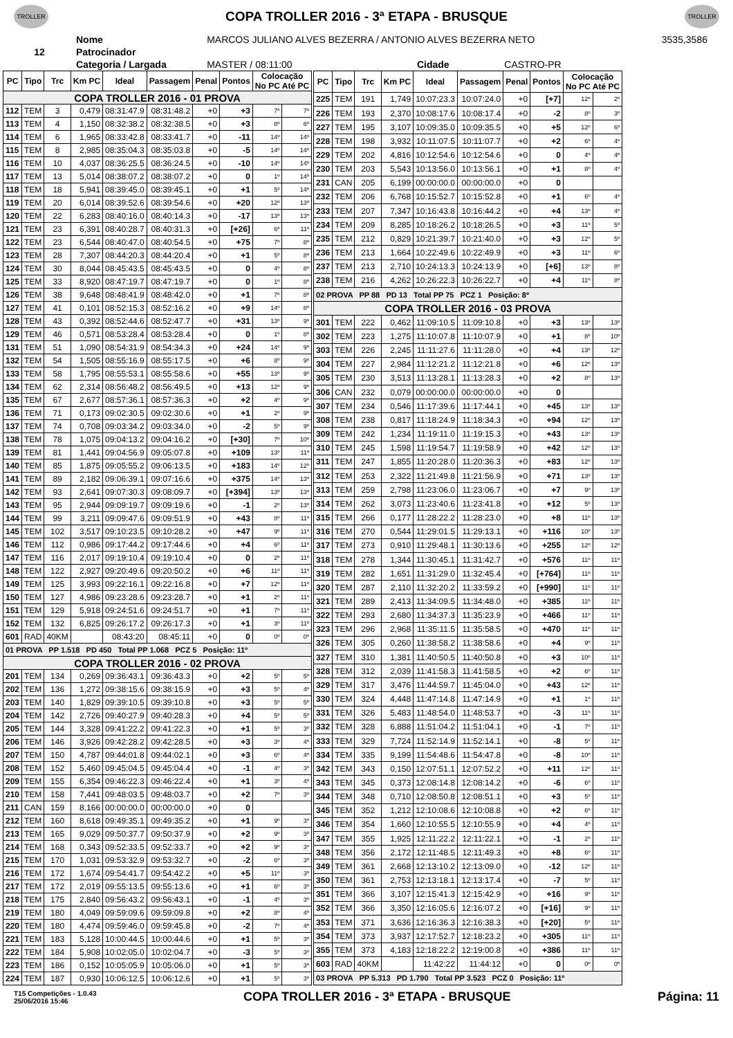TROLLER
COPA TROLLER 2016 - 3ª ETAPA - BRUSQUE
TROLLER
| 12 | Nome | MARCOS JULIANO ALVES BEZERRA / ANTONIO ALVES BEZERRA NETO | | | | 3535,3586 |
| | Patrocinador | | | | | |
| | Categoria / Largada | MASTER / 08:11:00 | Cidade | CASTRO-PR | | |
| PC | Tipo | Trc | Km PC | Ideal | Passagem | Penal | Pontos | Colocação No PC Até PC | |
| --- | --- | --- | --- | --- | --- | --- | --- | --- | --- |
| COPA TROLLER 2016 - 01 PROVA | | | | | | | | | |
| 112 | TEM | 3 | 0,479 | 08:31:47.9 | 08:31:48.2 | +0 | +3 | 7º | 7º |
| 113 | TEM | 4 | 1,150 | 08:32:38.2 | 08:32:38.5 | +0 | +3 | 8º | 6º |
| 114 | TEM | 6 | 1,965 | 08:33:42.8 | 08:33:41.7 | +0 | -11 | 14º | 14º |
| 115 | TEM | 8 | 2,985 | 08:35:04.3 | 08:35:03.8 | +0 | -5 | 14º | 14º |
| 116 | TEM | 10 | 4,037 | 08:36:25.5 | 08:36:24.5 | +0 | -10 | 14º | 14º |
| 117 | TEM | 13 | 5,014 | 08:38:07.2 | 08:38:07.2 | +0 | 0 | 1º | 14º |
| 118 | TEM | 18 | 5,941 | 08:39:45.0 | 08:39:45.1 | +0 | +1 | 5º | 14º |
| 119 | TEM | 20 | 6,014 | 08:39:52.6 | 08:39:54.6 | +0 | +20 | 12º | 13º |
| 120 | TEM | 22 | 6,283 | 08:40:16.0 | 08:40:14.3 | +0 | -17 | 13º | 13º |
| 121 | TEM | 23 | 6,391 | 08:40:28.7 | 08:40:31.3 | +0 | [+26] | 6º | 11º |
| 122 | TEM | 23 | 6,544 | 08:40:47.0 | 08:40:54.5 | +0 | +75 | 7º | 8º |
| 123 | TEM | 28 | 7,307 | 08:44:20.3 | 08:44:20.4 | +0 | +1 | 5º | 8º |
| 124 | TEM | 30 | 8,044 | 08:45:43.5 | 08:45:43.5 | +0 | 0 | 4º | 8º |
| 125 | TEM | 33 | 8,920 | 08:47:19.7 | 08:47:19.7 | +0 | 0 | 1º | 8º |
| 126 | TEM | 38 | 9,648 | 08:48:41.9 | 08:48:42.0 | +0 | +1 | 7º | 8º |
| 127 | TEM | 41 | 0,101 | 08:52:15.3 | 08:52:16.2 | +0 | +9 | 14º | 8º |
| 128 | TEM | 43 | 0,392 | 08:52:44.6 | 08:52:47.7 | +0 | +31 | 13º | 9º |
| 129 | TEM | 46 | 0,571 | 08:53:28.4 | 08:53:28.4 | +0 | 0 | 1º | 8º |
| 131 | TEM | 51 | 1,090 | 08:54:31.9 | 08:54:34.3 | +0 | +24 | 14º | 9º |
| 132 | TEM | 54 | 1,505 | 08:55:16.9 | 08:55:17.5 | +0 | +6 | 8º | 9º |
| 133 | TEM | 58 | 1,795 | 08:55:53.1 | 08:55:58.6 | +0 | +55 | 13º | 9º |
| 134 | TEM | 62 | 2,314 | 08:56:48.2 | 08:56:49.5 | +0 | +13 | 12º | 9º |
| 135 | TEM | 67 | 2,677 | 08:57:36.1 | 08:57:36.3 | +0 | +2 | 4º | 9º |
| 136 | TEM | 71 | 0,173 | 09:02:30.5 | 09:02:30.6 | +0 | +1 | 2º | 9º |
| 137 | TEM | 74 | 0,708 | 09:03:34.2 | 09:03:34.0 | +0 | -2 | 5º | 9º |
| 138 | TEM | 78 | 1,075 | 09:04:13.2 | 09:04:16.2 | +0 | [+30] | 7º | 10º |
| 139 | TEM | 81 | 1,441 | 09:04:56.9 | 09:05:07.8 | +0 | +109 | 13º | 11º |
| 140 | TEM | 85 | 1,875 | 09:05:55.2 | 09:06:13.5 | +0 | +183 | 14º | 12º |
| 141 | TEM | 89 | 2,182 | 09:06:39.1 | 09:07:16.6 | +0 | +375 | 14º | 13º |
| 142 | TEM | 93 | 2,641 | 09:07:30.3 | 09:08:09.7 | +0 | [+394] | 13º | 13º |
| 143 | TEM | 95 | 2,944 | 09:09:19.7 | 09:09:19.6 | +0 | -1 | 2º | 13º |
| 144 | TEM | 99 | 3,211 | 09:09:47.6 | 09:09:51.9 | +0 | +43 | 8º | 11º |
| 145 | TEM | 102 | 3,517 | 09:10:23.5 | 09:10:28.2 | +0 | +47 | 9º | 11º |
| 146 | TEM | 112 | 0,986 | 09:17:44.2 | 09:17:44.6 | +0 | +4 | 6º | 11º |
| 147 | TEM | 116 | 2,017 | 09:19:10.4 | 09:19:10.4 | +0 | 0 | 2º | 11º |
| 148 | TEM | 122 | 2,927 | 09:20:49.6 | 09:20:50.2 | +0 | +6 | 11º | 11º |
| 149 | TEM | 125 | 3,993 | 09:22:16.1 | 09:22:16.8 | +0 | +7 | 12º | 11º |
| 150 | TEM | 127 | 4,986 | 09:23:28.6 | 09:23:28.7 | +0 | +1 | 2º | 11º |
| 151 | TEM | 129 | 5,918 | 09:24:51.6 | 09:24:51.7 | +0 | +1 | 7º | 11º |
| 152 | TEM | 132 | 6,825 | 09:26:17.2 | 09:26:17.3 | +0 | +1 | 3º | 11º |
| 601 | RAD | 40KM | | 08:43:20 | 08:45:11 | +0 | 0 | 0º | 0º |
| 01 PROVA PP 1.518 PD 450 Total PP 1.068 PCZ 5 Posição: 11º | | | | | | | | | |
| COPA TROLLER 2016 - 02 PROVA | | | | | | | | | |
| 201 | TEM | 134 | 0,269 | 09:36:43.1 | 09:36:43.3 | +0 | +2 | 5º | 5º |
| 202 | TEM | 136 | 1,272 | 09:38:15.6 | 09:38:15.9 | +0 | +3 | 5º | 4º |
| 203 | TEM | 140 | 1,829 | 09:39:10.5 | 09:39:10.8 | +0 | +3 | 5º | 5º |
| 204 | TEM | 142 | 2,726 | 09:40:27.9 | 09:40:28.3 | +0 | +4 | 5º | 5º |
| 205 | TEM | 144 | 3,328 | 09:41:22.2 | 09:41:22.3 | +0 | +1 | 5º | 3º |
| 206 | TEM | 146 | 3,926 | 09:42:28.2 | 09:42:28.5 | +0 | +3 | 3º | 4º |
| 207 | TEM | 150 | 4,787 | 09:44:01.8 | 09:44:02.1 | +0 | +3 | 6º | 4º |
| 208 | TEM | 152 | 5,460 | 09:45:04.5 | 09:45:04.4 | +0 | -1 | 4º | 3º |
| 209 | TEM | 155 | 6,354 | 09:46:22.3 | 09:46:22.4 | +0 | +1 | 3º | 4º |
| 210 | TEM | 158 | 7,441 | 09:48:03.5 | 09:48:03.7 | +0 | +2 | 7º | 3º |
| 211 | CAN | 159 | 8,166 | 00:00:00.0 | 00:00:00.0 | +0 | 0 | | |
| 212 | TEM | 160 | 8,618 | 09:49:35.1 | 09:49:35.2 | +0 | +1 | 9º | 3º |
| 213 | TEM | 165 | 9,029 | 09:50:37.7 | 09:50:37.9 | +0 | +2 | 9º | 3º |
| 214 | TEM | 168 | 0,343 | 09:52:33.5 | 09:52:33.7 | +0 | +2 | 9º | 3º |
| 215 | TEM | 170 | 1,031 | 09:53:32.9 | 09:53:32.7 | +0 | -2 | 6º | 3º |
| 216 | TEM | 172 | 1,674 | 09:54:41.7 | 09:54:42.2 | +0 | +5 | 11º | 3º |
| 217 | TEM | 172 | 2,019 | 09:55:13.5 | 09:55:13.6 | +0 | +1 | 6º | 3º |
| 218 | TEM | 175 | 2,840 | 09:56:43.2 | 09:56:43.1 | +0 | -1 | 4º | 3º |
| 219 | TEM | 180 | 4,049 | 09:59:09.6 | 09:59:09.8 | +0 | +2 | 8º | 4º |
| 220 | TEM | 180 | 4,474 | 09:59:46.0 | 09:59:45.8 | +0 | -2 | 7º | 4º |
| 221 | TEM | 183 | 5,128 | 10:00:44.5 | 10:00:44.6 | +0 | +1 | 5º | 3º |
| 222 | TEM | 184 | 5,908 | 10:02:05.0 | 10:02:04.7 | +0 | -3 | 5º | 3º |
| 223 | TEM | 186 | 0,152 | 10:05:05.9 | 10:05:06.0 | +0 | +1 | 5º | 3º |
| 224 | TEM | 187 | 0,930 | 10:06:12.5 | 10:06:12.6 | +0 | +1 | 5º | 3º |
| PC | Tipo | Trc | Km PC | Ideal | Passagem | Penal | Pontos | Colocação No PC Até PC | |
| --- | --- | --- | --- | --- | --- | --- | --- | --- | --- |
| 225 | TEM | 191 | 1,749 | 10:07:23.3 | 10:07:24.0 | +0 | [+7] | 12º | 2º |
| 226 | TEM | 193 | 2,370 | 10:08:17.6 | 10:08:17.4 | +0 | -2 | 8º | 3º |
| 227 | TEM | 195 | 3,107 | 10:09:35.0 | 10:09:35.5 | +0 | +5 | 12º | 6º |
| 228 | TEM | 198 | 3,932 | 10:11:07.5 | 10:11:07.7 | +0 | +2 | 6º | 4º |
| 229 | TEM | 202 | 4,816 | 10:12:54.6 | 10:12:54.6 | +0 | 0 | 4º | 4º |
| 230 | TEM | 203 | 5,543 | 10:13:56.0 | 10:13:56.1 | +0 | +1 | 8º | 4º |
| 231 | CAN | 205 | 6,199 | 00:00:00.0 | 00:00:00.0 | +0 | 0 | | |
| 232 | TEM | 206 | 6,768 | 10:15:52.7 | 10:15:52.8 | +0 | +1 | 6º | 4º |
| 233 | TEM | 207 | 7,347 | 10:16:43.8 | 10:16:44.2 | +0 | +4 | 13º | 4º |
| 234 | TEM | 209 | 8,285 | 10:18:26.2 | 10:18:26.5 | +0 | +3 | 11º | 5º |
| 235 | TEM | 212 | 0,829 | 10:21:39.7 | 10:21:40.0 | +0 | +3 | 12º | 5º |
| 236 | TEM | 213 | 1,664 | 10:22:49.6 | 10:22:49.9 | +0 | +3 | 11º | 6º |
| 237 | TEM | 213 | 2,710 | 10:24:13.3 | 10:24:13.9 | +0 | [+6] | 13º | 8º |
| 238 | TEM | 216 | 4,262 | 10:26:22.3 | 10:26:22.7 | +0 | +4 | 11º | 8º |
| 02 PROVA PP 88 PD 13 Total PP 75 PCZ 1 Posição: 8º | | | | | | | | | |
| COPA TROLLER 2016 - 03 PROVA | | | | | | | | | |
| 301 | TEM | 222 | 0,462 | 11:09:10.5 | 11:09:10.8 | +0 | +3 | 13º | 13º |
| 302 | TEM | 223 | 1,275 | 11:10:07.8 | 11:10:07.9 | +0 | +1 | 8º | 10º |
| 303 | TEM | 226 | 2,245 | 11:11:27.6 | 11:11:28.0 | +0 | +4 | 13º | 12º |
| 304 | TEM | 227 | 2,984 | 11:12:21.2 | 11:12:21.8 | +0 | +6 | 12º | 13º |
| 305 | TEM | 230 | 3,513 | 11:13:28.1 | 11:13:28.3 | +0 | +2 | 8º | 13º |
| 306 | CAN | 232 | 0,079 | 00:00:00.0 | 00:00:00.0 | +0 | 0 | | |
| 307 | TEM | 234 | 0,546 | 11:17:39.6 | 11:17:44.1 | +0 | +45 | 13º | 13º |
| 308 | TEM | 238 | 0,817 | 11:18:24.9 | 11:18:34.3 | +0 | +94 | 12º | 13º |
| 309 | TEM | 242 | 1,234 | 11:19:11.0 | 11:19:15.3 | +0 | +43 | 13º | 13º |
| 310 | TEM | 245 | 1,598 | 11:19:54.7 | 11:19:58.9 | +0 | +42 | 12º | 13º |
| 311 | TEM | 247 | 1,855 | 11:20:28.0 | 11:20:36.3 | +0 | +83 | 12º | 13º |
| 312 | TEM | 253 | 2,322 | 11:21:49.8 | 11:21:56.9 | +0 | +71 | 13º | 13º |
| 313 | TEM | 259 | 2,798 | 11:23:06.0 | 11:23:06.7 | +0 | +7 | 9º | 13º |
| 314 | TEM | 262 | 3,073 | 11:23:40.6 | 11:23:41.8 | +0 | +12 | 5º | 13º |
| 315 | TEM | 266 | 0,177 | 11:28:22.2 | 11:28:23.0 | +0 | +8 | 11º | 13º |
| 316 | TEM | 270 | 0,544 | 11:29:01.5 | 11:29:13.1 | +0 | +116 | 10º | 13º |
| 317 | TEM | 273 | 0,910 | 11:29:48.1 | 11:30:13.6 | +0 | +255 | 12º | 12º |
| 318 | TEM | 278 | 1,344 | 11:30:45.1 | 11:31:42.7 | +0 | +576 | 11º | 11º |
| 319 | TEM | 282 | 1,651 | 11:31:29.0 | 11:32:45.4 | +0 | [+764] | 11º | 11º |
| 320 | TEM | 287 | 2,110 | 11:32:20.2 | 11:33:59.2 | +0 | [+990] | 11º | 11º |
| 321 | TEM | 289 | 2,413 | 11:34:09.5 | 11:34:48.0 | +0 | +385 | 11º | 11º |
| 322 | TEM | 293 | 2,680 | 11:34:37.3 | 11:35:23.9 | +0 | +466 | 11º | 11º |
| 323 | TEM | 296 | 2,968 | 11:35:11.5 | 11:35:58.5 | +0 | +470 | 11º | 11º |
| 326 | TEM | 305 | 0,260 | 11:38:58.2 | 11:38:58.6 | +0 | +4 | 9º | 11º |
| 327 | TEM | 310 | 1,381 | 11:40:50.5 | 11:40:50.8 | +0 | +3 | 10º | 11º |
| 328 | TEM | 312 | 2,039 | 11:41:58.3 | 11:41:58.5 | +0 | +2 | 6º | 11º |
| 329 | TEM | 317 | 3,476 | 11:44:59.7 | 11:45:04.0 | +0 | +43 | 12º | 11º |
| 330 | TEM | 324 | 4,448 | 11:47:14.8 | 11:47:14.9 | +0 | +1 | 1º | 11º |
| 331 | TEM | 326 | 5,483 | 11:48:54.0 | 11:48:53.7 | +0 | -3 | 11º | 11º |
| 332 | TEM | 328 | 6,888 | 11:51:04.2 | 11:51:04.1 | +0 | -1 | 7º | 11º |
| 333 | TEM | 329 | 7,724 | 11:52:14.9 | 11:52:14.1 | +0 | -8 | 5º | 11º |
| 334 | TEM | 335 | 9,199 | 11:54:48.6 | 11:54:47.8 | +0 | -8 | 10º | 11º |
| 342 | TEM | 343 | 0,150 | 12:07:51.1 | 12:07:52.2 | +0 | +11 | 12º | 11º |
| 343 | TEM | 345 | 0,373 | 12:08:14.8 | 12:08:14.2 | +0 | -6 | 6º | 11º |
| 344 | TEM | 348 | 0,710 | 12:08:50.8 | 12:08:51.1 | +0 | +3 | 5º | 11º |
| 345 | TEM | 352 | 1,212 | 12:10:08.6 | 12:10:08.8 | +0 | +2 | 6º | 11º |
| 346 | TEM | 354 | 1,660 | 12:10:55.5 | 12:10:55.9 | +0 | +4 | 4º | 11º |
| 347 | TEM | 355 | 1,925 | 12:11:22.2 | 12:11:22.1 | +0 | -1 | 2º | 11º |
| 348 | TEM | 356 | 2,172 | 12:11:48.5 | 12:11:49.3 | +0 | +8 | 6º | 11º |
| 349 | TEM | 361 | 2,668 | 12:13:10.2 | 12:13:09.0 | +0 | -12 | 12º | 11º |
| 350 | TEM | 361 | 2,753 | 12:13:18.1 | 12:13:17.4 | +0 | -7 | 5º | 11º |
| 351 | TEM | 366 | 3,107 | 12:15:41.3 | 12:15:42.9 | +0 | +16 | 9º | 11º |
| 352 | TEM | 366 | 3,350 | 12:16:05.6 | 12:16:07.2 | +0 | [+16] | 9º | 11º |
| 353 | TEM | 371 | 3,636 | 12:16:36.3 | 12:16:38.3 | +0 | [+20] | 5º | 11º |
| 354 | TEM | 373 | 3,937 | 12:17:52.7 | 12:18:23.2 | +0 | +305 | 11º | 11º |
| 355 | TEM | 373 | 4,183 | 12:18:22.2 | 12:19:00.8 | +0 | +386 | 11º | 11º |
| 603 | RAD | 40KM | | 11:42:22 | 11:44:12 | +0 | 0 | 0º | 0º |
| 03 PROVA PP 5.313 PD 1.790 Total PP 3.523 PCZ 0 Posição: 11º | | | | | | | | | |
T15 Competições - 1.0.43
25/06/2016 15:46
COPA TROLLER 2016 - 3ª ETAPA - BRUSQUE
Página: 11